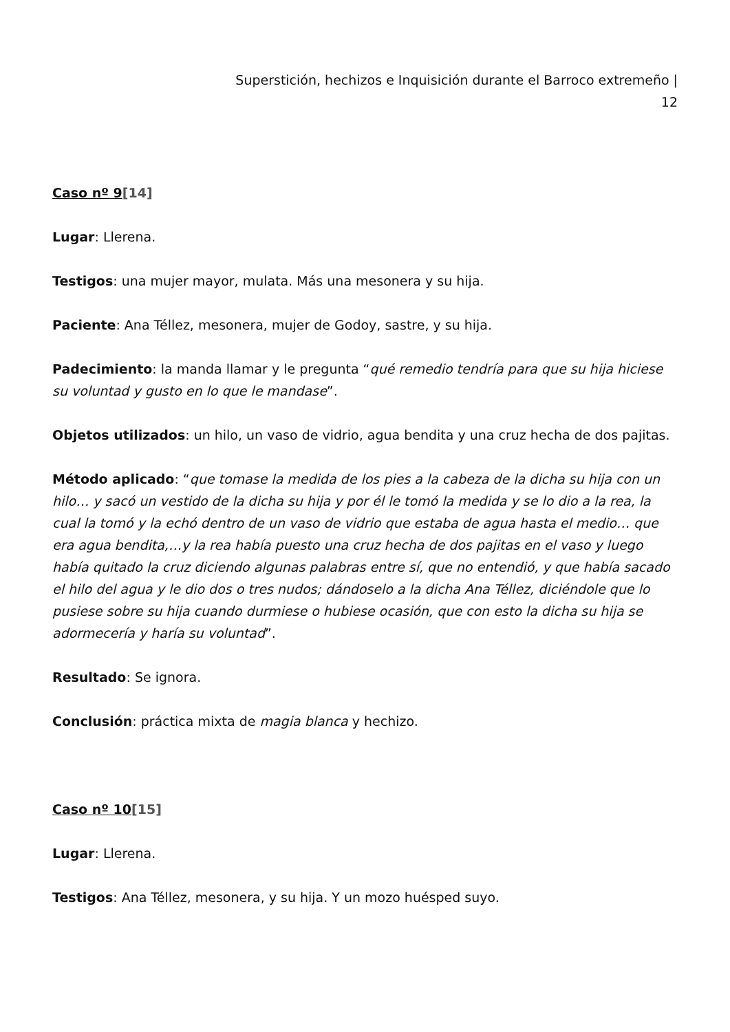Superstición, hechizos e Inquisición durante el Barroco extremeño |
12
Caso nº 9[14]
Lugar: Llerena.
Testigos: una mujer mayor, mulata. Más una mesonera y su hija.
Paciente: Ana Téllez, mesonera, mujer de Godoy, sastre, y su hija.
Padecimiento: la manda llamar y le pregunta “qué remedio tendría para que su hija hiciese su voluntad y gusto en lo que le mandase”.
Objetos utilizados: un hilo, un vaso de vidrio, agua bendita y una cruz hecha de dos pajitas.
Método aplicado: “que tomase la medida de los pies a la cabeza de la dicha su hija con un hilo… y sacó un vestido de la dicha su hija y por él le tomó la medida y se lo dio a la rea, la cual la tomó y la echó dentro de un vaso de vidrio que estaba de agua hasta el medio… que era agua bendita,…y la rea había puesto una cruz hecha de dos pajitas en el vaso y luego había quitado la cruz diciendo algunas palabras entre sí, que no entendió, y que había sacado el hilo del agua y le dio dos o tres nudos; dándoselo a la dicha Ana Téllez, diciéndole que lo pusiese sobre su hija cuando durmiese o hubiese ocasión, que con esto la dicha su hija se adormecería y haría su voluntad”.
Resultado: Se ignora.
Conclusión: práctica mixta de magia blanca y hechizo.
Caso nº 10[15]
Lugar: Llerena.
Testigos: Ana Téllez, mesonera, y su hija. Y un mozo huésped suyo.